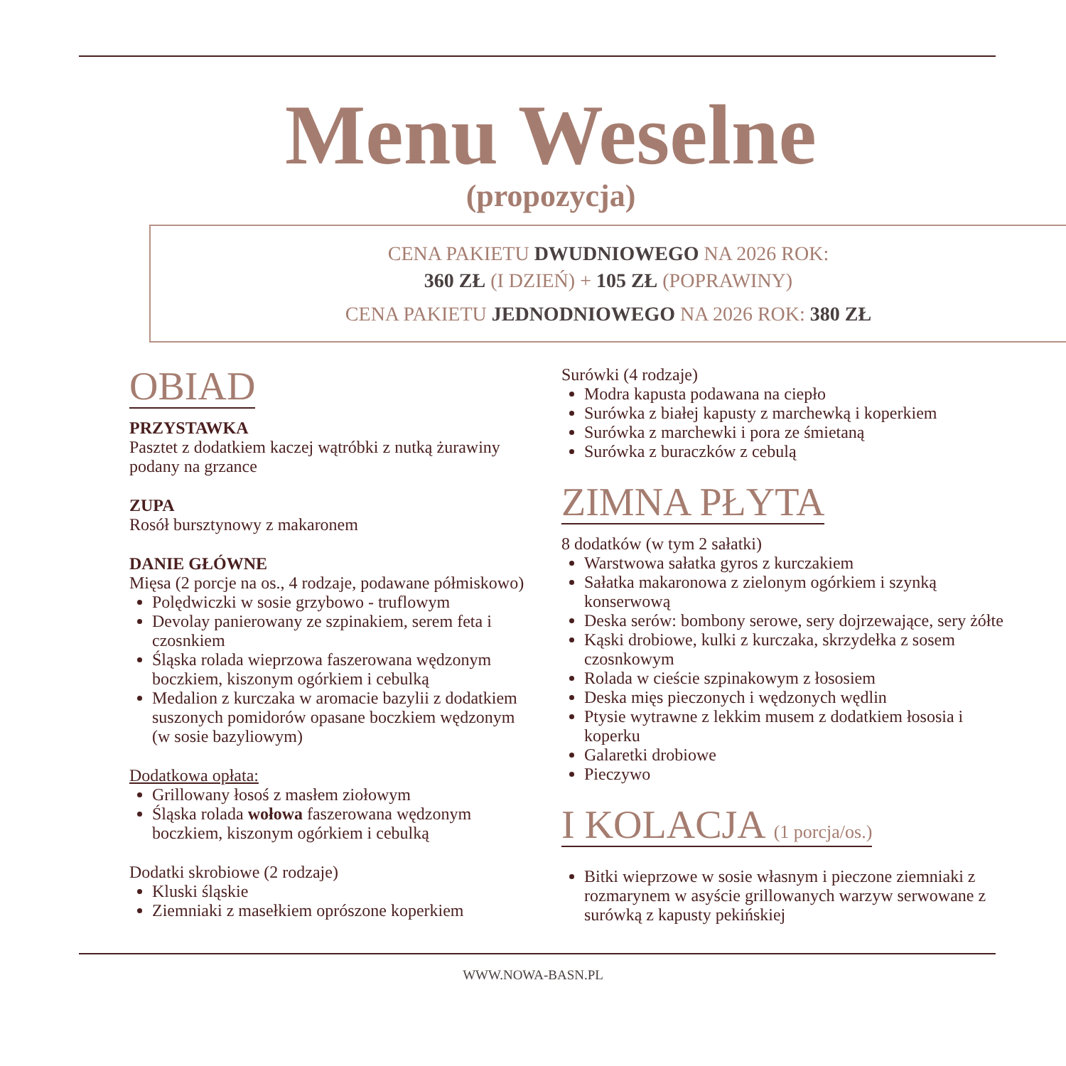Menu Weselne
(propozycja)
CENA PAKIETU DWUDNIOWEGO NA 2026 ROK:
360 ZŁ (I DZIEŃ) + 105 ZŁ (POPRAWINY)
CENA PAKIETU JEDNODNIOWEGO NA 2026 ROK: 380 ZŁ
OBIAD
PRZYSTAWKA
Pasztet z dodatkiem kaczej wątróbki z nutką żurawiny podany na grzance
ZUPA
Rosół bursztynowy z makaronem
DANIE GŁÓWNE
Mięsa (2 porcje na os., 4 rodzaje, podawane półmiskowo)
Polędwiczki w sosie grzybowo - truflowym
Devolay panierowany ze szpinakiem, serem feta i czosnkiem
Śląska rolada wieprzowa faszerowana wędzonym boczkiem, kiszonym ogórkiem i cebulką
Medalion z kurczaka w aromacie bazylii z dodatkiem suszonych pomidorów opasane boczkiem wędzonym (w sosie bazyliowym)
Dodatkowa opłata:
Grillowany łosoś z masłem ziołowym
Śląska rolada wołowa faszerowana wędzonym boczkiem, kiszonym ogórkiem i cebulką
Dodatki skrobiowe (2 rodzaje)
Kluski śląskie
Ziemniaki z masełkiem oprószone koperkiem
Surówki (4 rodzaje)
Modra kapusta podawana na ciepło
Surówka z białej kapusty z marchewką i koperkiem
Surówka z marchewki i pora ze śmietaną
Surówka z buraczków z cebulą
ZIMNA PŁYTA
8 dodatków (w tym 2 sałatki)
Warstwowa sałatka gyros z kurczakiem
Sałatka makaronowa z zielonym ogórkiem i szynką konserwową
Deska serów: bombony serowe, sery dojrzewające, sery żółte
Kąski drobiowe, kulki z kurczaka, skrzydełka z sosem czosnkowym
Rolada w cieście szpinakowym z łososiem
Deska mięs pieczonych i wędzonych wędlin
Ptysie wytrawne z lekkim musem z dodatkiem łososia i koperku
Galaretki drobiowe
Pieczywo
I KOLACJA (1 porcja/os.)
Bitki wieprzowe w sosie własnym i pieczone ziemniaki z rozmarynem w asyście grillowanych warzyw serwowane z surówką z kapusty pekińskiej
WWW.NOWA-BASN.PL